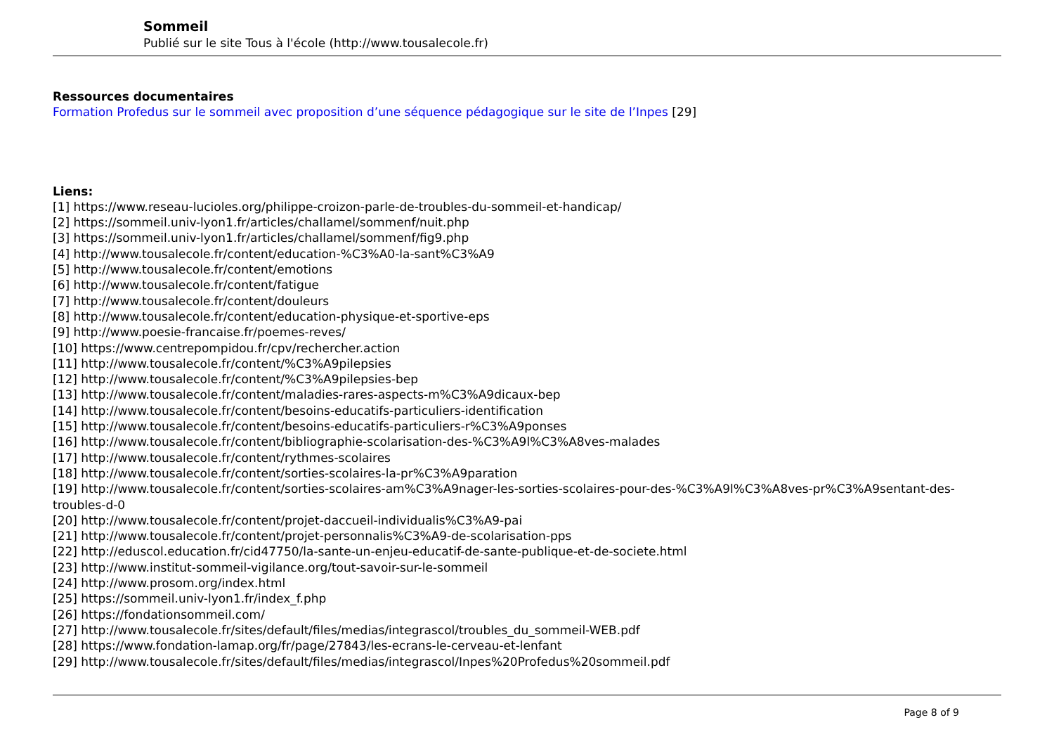Sommeil
Publié sur le site Tous à l'école (http://www.tousalecole.fr)
Ressources documentaires
Formation Profedus sur le sommeil avec proposition d’une séquence pédagogique sur le site de l’Inpes [29]
Liens:
[1] https://www.reseau-lucioles.org/philippe-croizon-parle-de-troubles-du-sommeil-et-handicap/
[2] https://sommeil.univ-lyon1.fr/articles/challamel/sommenf/nuit.php
[3] https://sommeil.univ-lyon1.fr/articles/challamel/sommenf/fig9.php
[4] http://www.tousalecole.fr/content/education-%C3%A0-la-sant%C3%A9
[5] http://www.tousalecole.fr/content/emotions
[6] http://www.tousalecole.fr/content/fatigue
[7] http://www.tousalecole.fr/content/douleurs
[8] http://www.tousalecole.fr/content/education-physique-et-sportive-eps
[9] http://www.poesie-francaise.fr/poemes-reves/
[10] https://www.centrepompidou.fr/cpv/rechercher.action
[11] http://www.tousalecole.fr/content/%C3%A9pilepsies
[12] http://www.tousalecole.fr/content/%C3%A9pilepsies-bep
[13] http://www.tousalecole.fr/content/maladies-rares-aspects-m%C3%A9dicaux-bep
[14] http://www.tousalecole.fr/content/besoins-educatifs-particuliers-identification
[15] http://www.tousalecole.fr/content/besoins-educatifs-particuliers-r%C3%A9ponses
[16] http://www.tousalecole.fr/content/bibliographie-scolarisation-des-%C3%A9l%C3%A8ves-malades
[17] http://www.tousalecole.fr/content/rythmes-scolaires
[18] http://www.tousalecole.fr/content/sorties-scolaires-la-pr%C3%A9paration
[19] http://www.tousalecole.fr/content/sorties-scolaires-am%C3%A9nager-les-sorties-scolaires-pour-des-%C3%A9l%C3%A8ves-pr%C3%A9sentant-des-troubles-d-0
[20] http://www.tousalecole.fr/content/projet-daccueil-individualis%C3%A9-pai
[21] http://www.tousalecole.fr/content/projet-personnalis%C3%A9-de-scolarisation-pps
[22] http://eduscol.education.fr/cid47750/la-sante-un-enjeu-educatif-de-sante-publique-et-de-societe.html
[23] http://www.institut-sommeil-vigilance.org/tout-savoir-sur-le-sommeil
[24] http://www.prosom.org/index.html
[25] https://sommeil.univ-lyon1.fr/index_f.php
[26] https://fondationsommeil.com/
[27] http://www.tousalecole.fr/sites/default/files/medias/integrascol/troubles_du_sommeil-WEB.pdf
[28] https://www.fondation-lamap.org/fr/page/27843/les-ecrans-le-cerveau-et-lenfant
[29] http://www.tousalecole.fr/sites/default/files/medias/integrascol/Inpes%20Profedus%20sommeil.pdf
Page 8 of 9